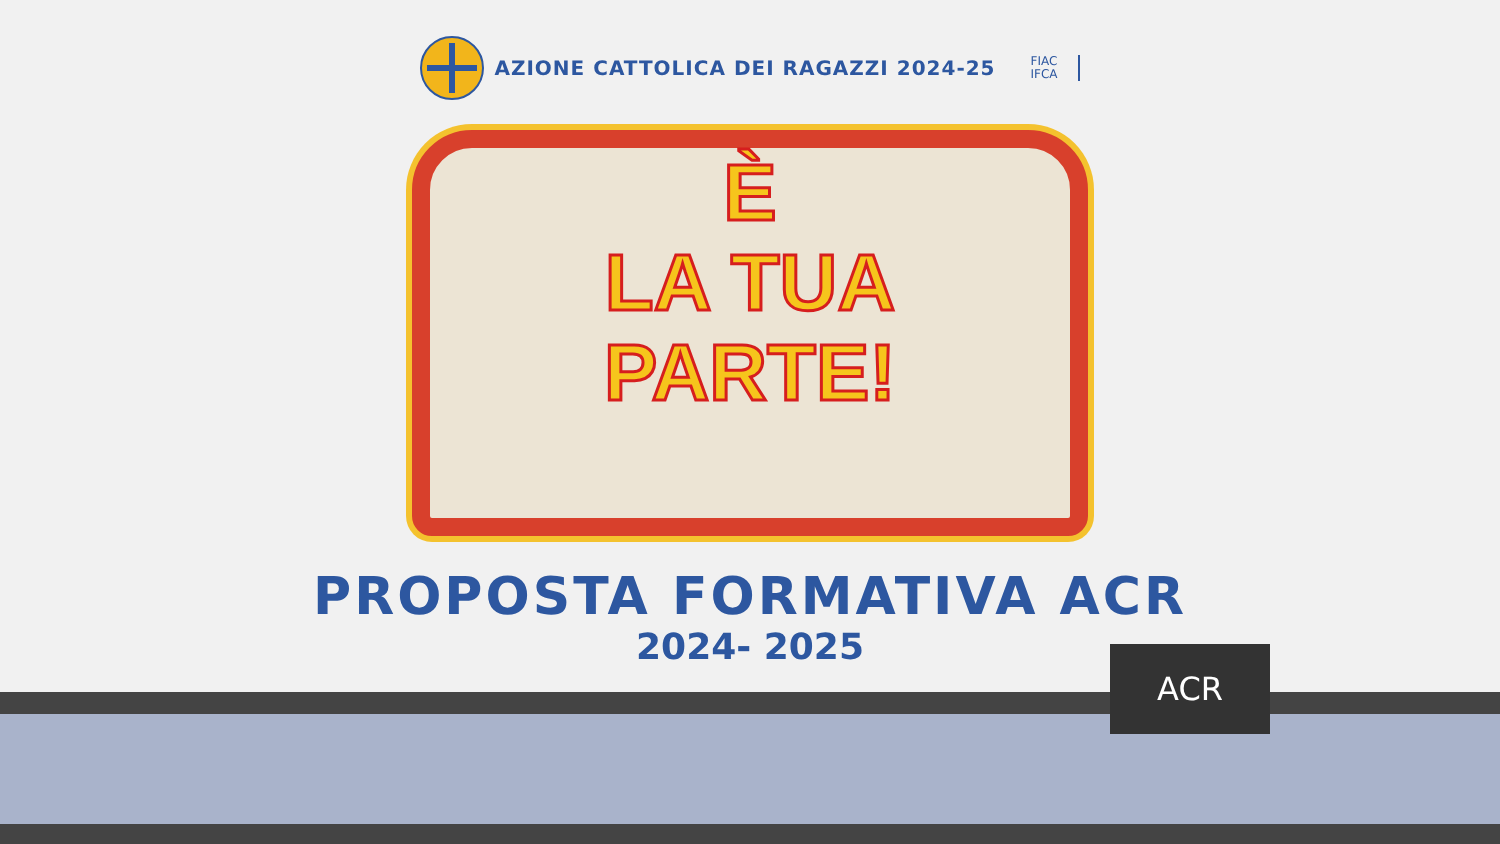AZIONE CATTOLICA DEI RAGAZZI 2024-25
FIAC
IFCA
È
LA TUA
PARTE!
PROPOSTA FORMATIVA ACR
2024- 2025
ACR